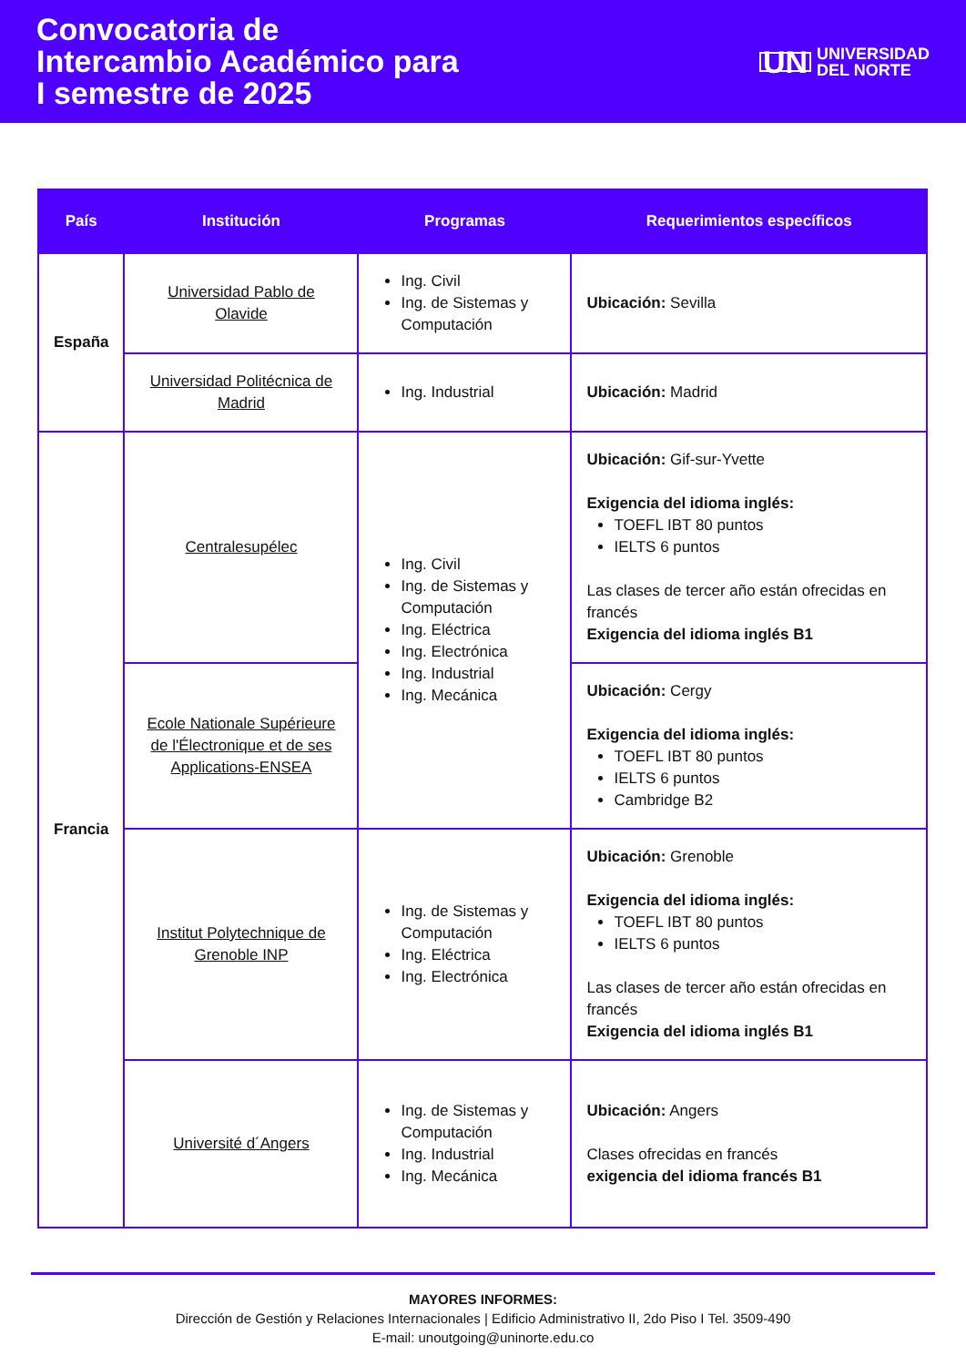Convocatoria de
Intercambio Académico para
I semestre de 2025
UN UNIVERSIDAD
DEL NORTE
| País | Institución | Programas | Requerimientos específicos |
| --- | --- | --- | --- |
| España | Universidad Pablo de Olavide | Ing. Civil Ing. de Sistemas y Computación | Ubicación: Sevilla |
| | Universidad Politécnica de Madrid | Ing. Industrial | Ubicación: Madrid |
| Francia | Centralesupélec | Ing. Civil Ing. de Sistemas y Computación Ing. Eléctrica Ing. Electrónica Ing. Industrial Ing. Mecánica | Ubicación: Gif-sur-Yvette Exigencia del idioma inglés: TOEFL IBT 80 puntos IELTS 6 puntos Las clases de tercer año están ofrecidas en francés Exigencia del idioma inglés B1 |
| | Ecole Nationale Supérieure de l'Électronique et de ses Applications-ENSEA | | Ubicación: Cergy Exigencia del idioma inglés: TOEFL IBT 80 puntos IELTS 6 puntos Cambridge B2 |
| | Institut Polytechnique de Grenoble INP | Ing. de Sistemas y Computación Ing. Eléctrica Ing. Electrónica | Ubicación: Grenoble Exigencia del idioma inglés: TOEFL IBT 80 puntos IELTS 6 puntos Las clases de tercer año están ofrecidas en francés Exigencia del idioma inglés B1 |
| | Université d´Angers | Ing. de Sistemas y Computación Ing. Industrial Ing. Mecánica | Ubicación: Angers Clases ofrecidas en francés exigencia del idioma francés B1 |
MAYORES INFORMES:
Dirección de Gestión y Relaciones Internacionales | Edificio Administrativo II, 2do Piso I Tel. 3509-490
E-mail: unoutgoing@uninorte.edu.co